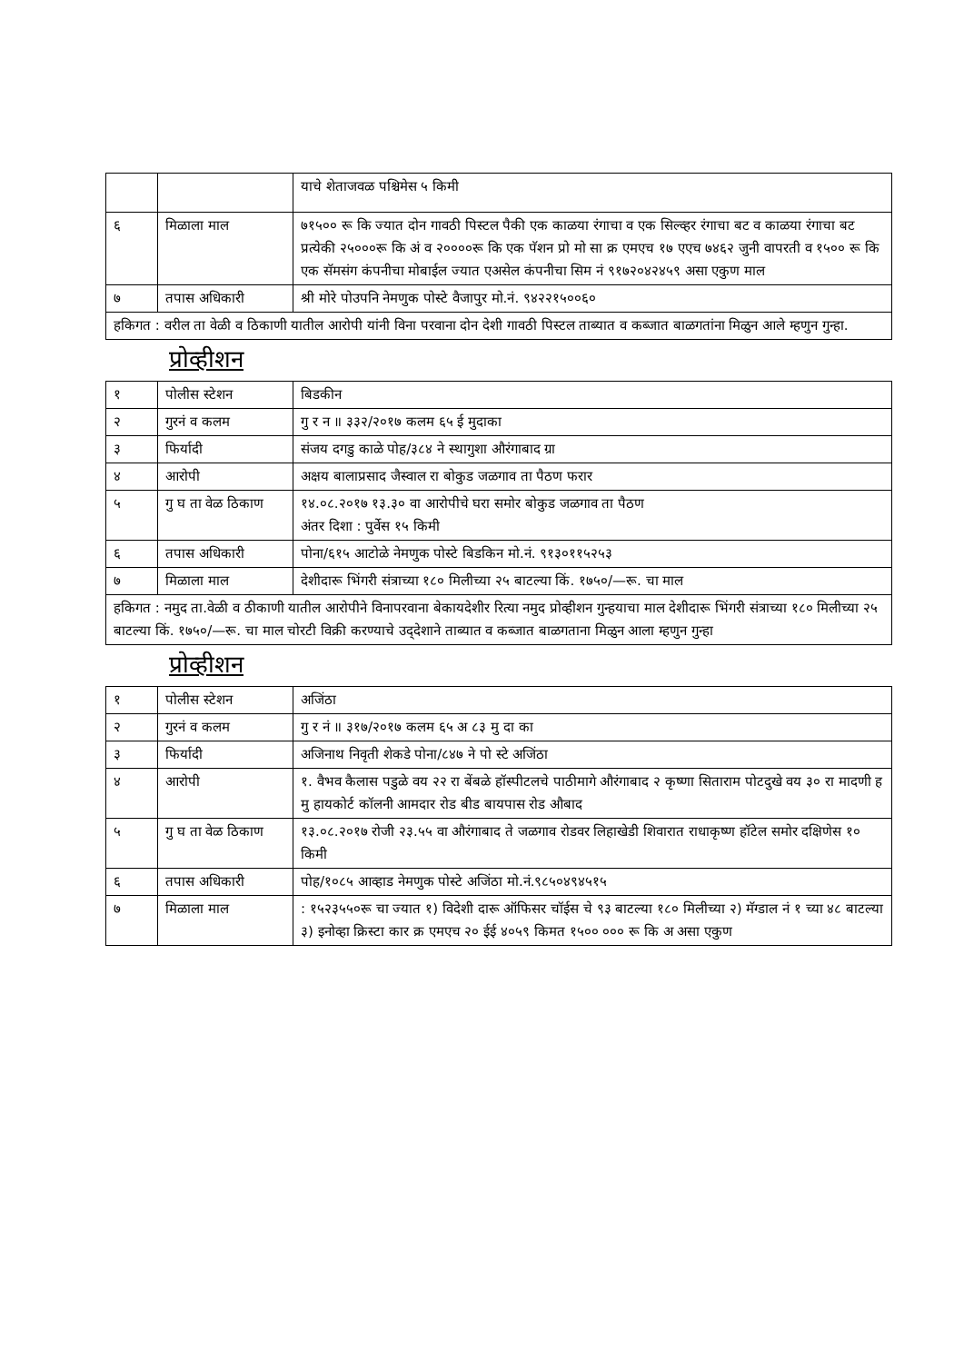| | | याचे शेताजवळ पश्चिमेस ५ किमी |
| ६ | मिळाला माल | ७१५०० रू कि ज्यात दोन गावठी पिस्टल पैकी एक काळया रंगाचा व एक सिल्व्हर रंगाचा बट व काळया रंगाचा बट प्रत्येकी २५०००रू कि अं व २००००रू कि एक पॅशन प्रो मो सा क्र एमएच १७ एएच ७४६२ जुनी वापरती व १५०० रू कि एक सॅमसंग कंपनीचा मोबाईल ज्यात एअसेल कंपनीचा सिम नं ९१७२०४२४५९ असा एकुण माल |
| ७ | तपास अधिकारी | श्री मोरे पोउपनि नेमणुक पोस्टे वैजापुर मो.नं. ९४२२१५००६० |
| हकिगत : वरील ता वेळी व ठिकाणी यातील आरोपी यांनी विना परवाना दोन देशी गावठी पिस्टल ताब्यात व कब्जात बाळगतांना मिळुन आले म्हणुन गुन्हा. | | |
प्रोव्हीशन
| १ | पोलीस स्टेशन | बिडकीन |
| २ | गुरनं व कलम | गु र न ॥ ३३२/२०१७ कलम ६५ ई मुदाका |
| ३ | फिर्यादी | संजय दगडु काळे पोह/३८४ ने स्थागुशा औरंगाबाद ग्रा |
| ४ | आरोपी | अक्षय बालाप्रसाद जैस्वाल रा बोकुड जळगाव ता पैठण फरार |
| ५ | गु घ ता वेळ ठिकाण | १४.०८.२०१७ १३.३० वा आरोपीचे घरा समोर बोकुड जळगाव ता पैठण अंतर दिशा : पुर्वेस १५ किमी |
| ६ | तपास अधिकारी | पोना/६१५ आटोळे नेमणुक पोस्टे बिडकिन मो.नं. ९१३०११५२५३ |
| ७ | मिळाला माल | देशीदारू भिंगरी संत्राच्या १८० मिलीच्या २५ बाटल्या किं. १७५०/—रू. चा माल |
| हकिगत : नमुद ता.वेळी व ठीकाणी यातील आरोपीने विनापरवाना बेकायदेशीर रित्या नमुद प्रोव्हीशन गुन्हयाचा माल देशीदारू भिंगरी संत्राच्या १८० मिलीच्या २५ बाटल्या किं. १७५०/—रू. चा माल चोरटी विक्री करण्याचे उद्‌देशाने ताब्यात व कब्जात बाळगताना मिळुन आला म्हणुन गुन्हा | | |
प्रोव्हीशन
| १ | पोलीस स्टेशन | अजिंठा |
| २ | गुरनं व कलम | गु र नं ॥ ३१७/२०१७ कलम ६५ अ ८३ मु दा का |
| ३ | फिर्यादी | अजिनाथ निवृती शेकडे पोना/८४७ ने पो स्टे अजिंठा |
| ४ | आरोपी | १. वैभव कैलास पडुळे वय २२ रा बेंबळे हॉस्पीटलचे पाठीमागे औरंगाबाद २ कृष्णा सिताराम पोटदुखे वय ३० रा मादणी ह मु हायकोर्ट कॉलनी आमदार रोड बीड बायपास रोड औबाद |
| ५ | गु घ ता वेळ ठिकाण | १३.०८.२०१७ रोजी २३.५५ वा औरंगाबाद ते जळगाव रोडवर लिहाखेडी शिवारात राधाकृष्ण हॉटेल समोर दक्षिणेस १० किमी |
| ६ | तपास अधिकारी | पोह/१०८५ आव्हाड नेमणुक पोस्टे अजिंठा मो.नं.९८५०४९४५१५ |
| ७ | मिळाला माल | : १५२३५५०रू चा ज्यात १) विदेशी दारू ऑफिसर चॉईस चे ९३ बाटल्या १८० मिलीच्या २) मॅग्डाल नं १ च्या ४८ बाटल्या ३) इनोव्हा क्रिस्टा कार क्र एमएच २० ईई ४०५९ किमत १५०० ००० रू कि अ असा एकुण |